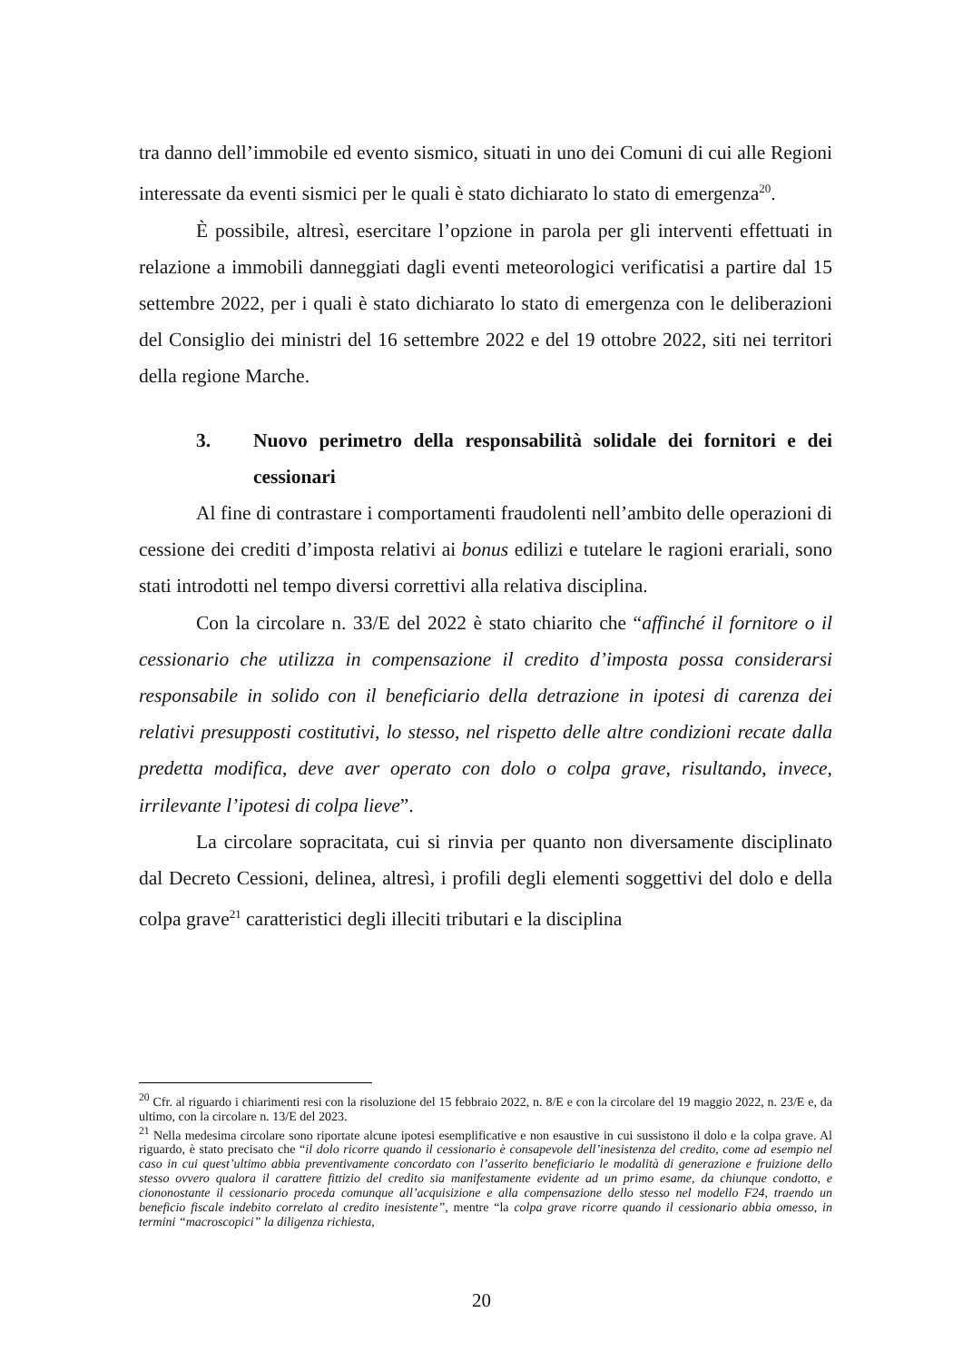tra danno dell’immobile ed evento sismico, situati in uno dei Comuni di cui alle Regioni interessate da eventi sismici per le quali è stato dichiarato lo stato di emergenza<sup>20</sup>.
È possibile, altresì, esercitare l’opzione in parola per gli interventi effettuati in relazione a immobili danneggiati dagli eventi meteorologici verificatisi a partire dal 15 settembre 2022, per i quali è stato dichiarato lo stato di emergenza con le deliberazioni del Consiglio dei ministri del 16 settembre 2022 e del 19 ottobre 2022, siti nei territori della regione Marche.
3. Nuovo perimetro della responsabilità solidale dei fornitori e dei cessionari
Al fine di contrastare i comportamenti fraudolenti nell’ambito delle operazioni di cessione dei crediti d’imposta relativi ai bonus edilizi e tutelare le ragioni erariali, sono stati introdotti nel tempo diversi correttivi alla relativa disciplina.
Con la circolare n. 33/E del 2022 è stato chiarito che “affinché il fornitore o il cessionario che utilizza in compensazione il credito d’imposta possa considerarsi responsabile in solido con il beneficiario della detrazione in ipotesi di carenza dei relativi presupposti costitutivi, lo stesso, nel rispetto delle altre condizioni recate dalla predetta modifica, deve aver operato con dolo o colpa grave, risultando, invece, irrilevante l’ipotesi di colpa lieve”.
La circolare sopracitata, cui si rinvia per quanto non diversamente disciplinato dal Decreto Cessioni, delinea, altresì, i profili degli elementi soggettivi del dolo e della colpa grave<sup>21</sup> caratteristici degli illeciti tributari e la disciplina
<sup>20</sup> Cfr. al riguardo i chiarimenti resi con la risoluzione del 15 febbraio 2022, n. 8/E e con la circolare del 19 maggio 2022, n. 23/E e, da ultimo, con la circolare n. 13/E del 2023.
<sup>21</sup> Nella medesima circolare sono riportate alcune ipotesi esemplificative e non esaustive in cui sussistono il dolo e la colpa grave. Al riguardo, è stato precisato che “il dolo ricorre quando il cessionario è consapevole dell’inesistenza del credito, come ad esempio nel caso in cui quest’ultimo abbia preventivamente concordato con l’asserito beneficiario le modalità di generazione e fruizione dello stesso ovvero qualora il carattere fittizio del credito sia manifestamente evidente ad un primo esame, da chiunque condotto, e ciononostante il cessionario proceda comunque all’acquisizione e alla compensazione dello stesso nel modello F24, traendo un beneficio fiscale indebito correlato al credito inesistente”, mentre “la colpa grave ricorre quando il cessionario abbia omesso, in termini “macroscopici” la diligenza richiesta,
20